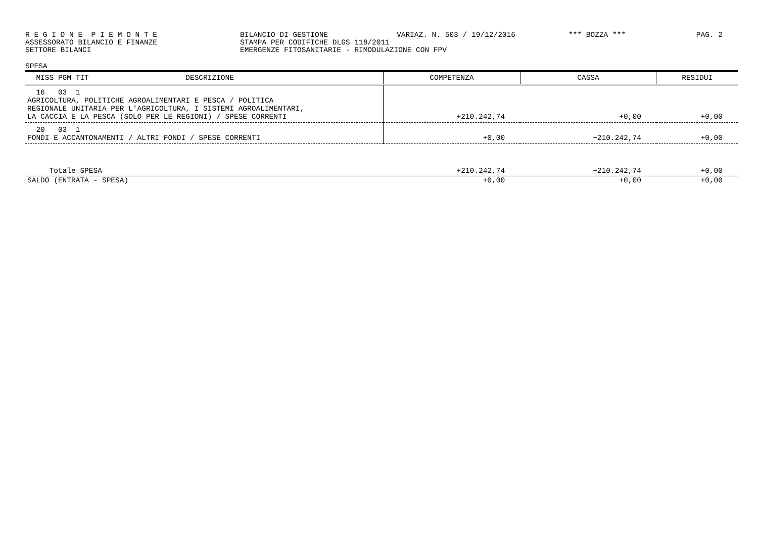R E G I O N E P I E M O N T E BILANCIO DI GESTIONE VARIAZ. N. 503 / 19/12/2016 *** BOZZA *** PAG. 2
ASSESSORATO BILANCIO E FINANZE STAMPA PER CODIFICHE DLGS 118/2011
SETTORE BILANCI EMERGENZE FITOSANITARIE - RIMODULAZIONE CON FPV
SPESA
| MISS PGM TIT DESCRIZIONE | COMPETENZA | CASSA | RESIDUI |
| --- | --- | --- | --- |
| 16 03 1 AGRICOLTURA, POLITICHE AGROALIMENTARI E PESCA / POLITICA REGIONALE UNITARIA PER L'AGRICOLTURA, I SISTEMI AGROALIMENTARI, LA CACCIA E LA PESCA (SOLO PER LE REGIONI) / SPESE CORRENTI | +210.242,74 | +0,00 | +0,00 |
| 20 03 1 FONDI E ACCANTONAMENTI / ALTRI FONDI / SPESE CORRENTI | +0,00 | +210.242,74 | +0,00 |
| Totale SPESA | +210.242,74 | +210.242,74 | +0,00 |
| SALDO (ENTRATA - SPESA) | +0,00 | +0,00 | +0,00 |